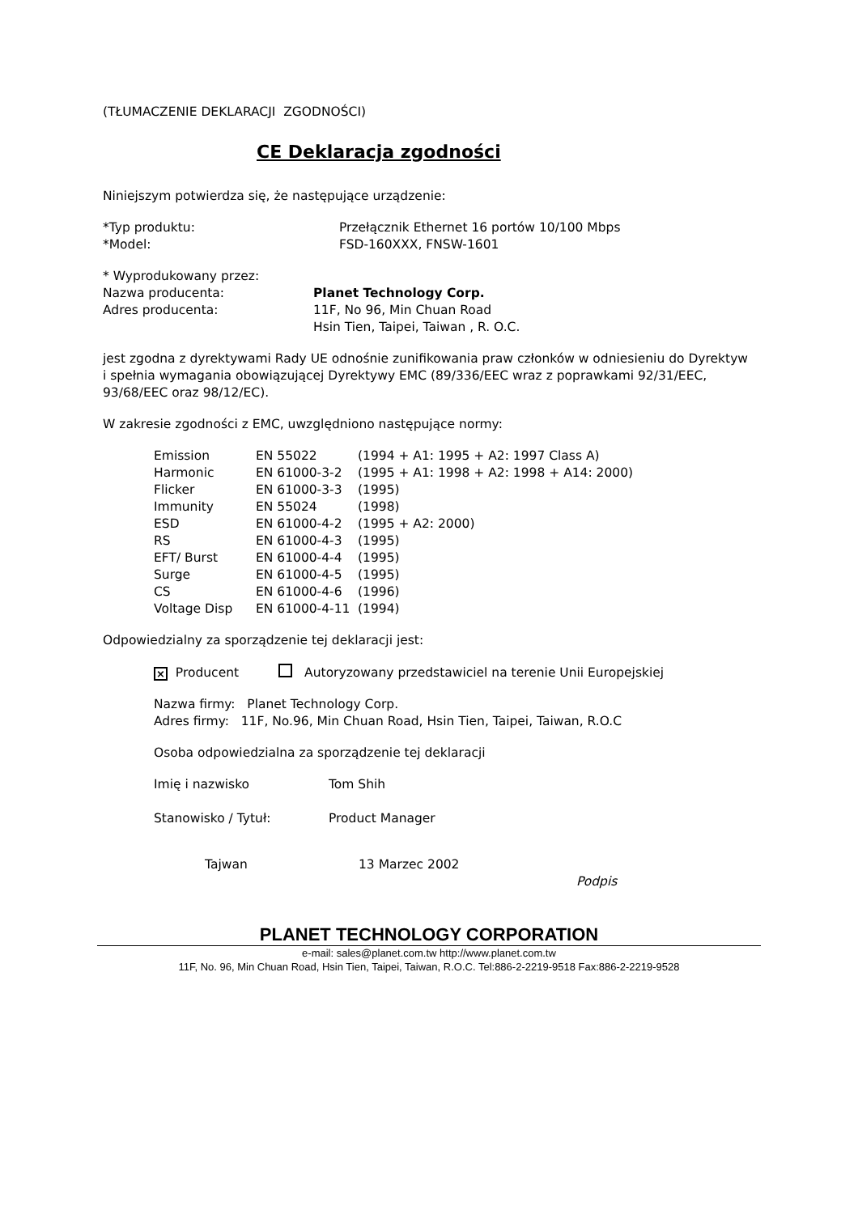(TŁUMACZENIE DEKLARACJI ZGODNOŚCI)
CE Deklaracja zgodności
Niniejszym potwierdza się, że następujące urządzenie:
| *Typ produktu: | Przełącznik Ethernet 16 portów 10/100 Mbps |
| *Model: | FSD-160XXX, FNSW-1601 |
* Wyprodukowany przez:
| Nazwa producenta: | Planet Technology Corp. |
| Adres producenta: | 11F, No 96, Min Chuan Road Hsin Tien, Taipei, Taiwan , R. O.C. |
jest zgodna z dyrektywami Rady UE odnośnie zunifikowania praw członków w odniesieniu do Dyrektyw i spełnia wymagania obowiązującej Dyrektywy EMC (89/336/EEC wraz z poprawkami 92/31/EEC, 93/68/EEC oraz 98/12/EC).
W zakresie zgodności z EMC, uwzględniono następujące normy:
| Emission | EN 55022 | (1994 + A1: 1995 + A2: 1997 Class A) |
| Harmonic | EN 61000-3-2 | (1995 + A1: 1998 + A2: 1998 + A14: 2000) |
| Flicker | EN 61000-3-3 | (1995) |
| Immunity | EN 55024 | (1998) |
| ESD | EN 61000-4-2 | (1995 + A2: 2000) |
| RS | EN 61000-4-3 | (1995) |
| EFT/ Burst | EN 61000-4-4 | (1995) |
| Surge | EN 61000-4-5 | (1995) |
| CS | EN 61000-4-6 | (1996) |
| Voltage Disp | EN 61000-4-11 | (1994) |
Odpowiedzialny za sporządzenie tej deklaracji jest:
× Producent Autoryzowany przedstawiciel na terenie Unii Europejskiej
Nazwa firmy: Planet Technology Corp.
Adres firmy: 11F, No.96, Min Chuan Road, Hsin Tien, Taipei, Taiwan, R.O.C
Osoba odpowiedzialna za sporządzenie tej deklaracji
| Imię i nazwisko | Tom Shih |
| Stanowisko / Tytuł: | Product Manager |
| Tajwan | 13 Marzec 2002 |
Podpis
PLANET TECHNOLOGY CORPORATION
e-mail: sales@planet.com.tw http://www.planet.com.tw
11F, No. 96, Min Chuan Road, Hsin Tien, Taipei, Taiwan, R.O.C. Tel:886-2-2219-9518 Fax:886-2-2219-9528